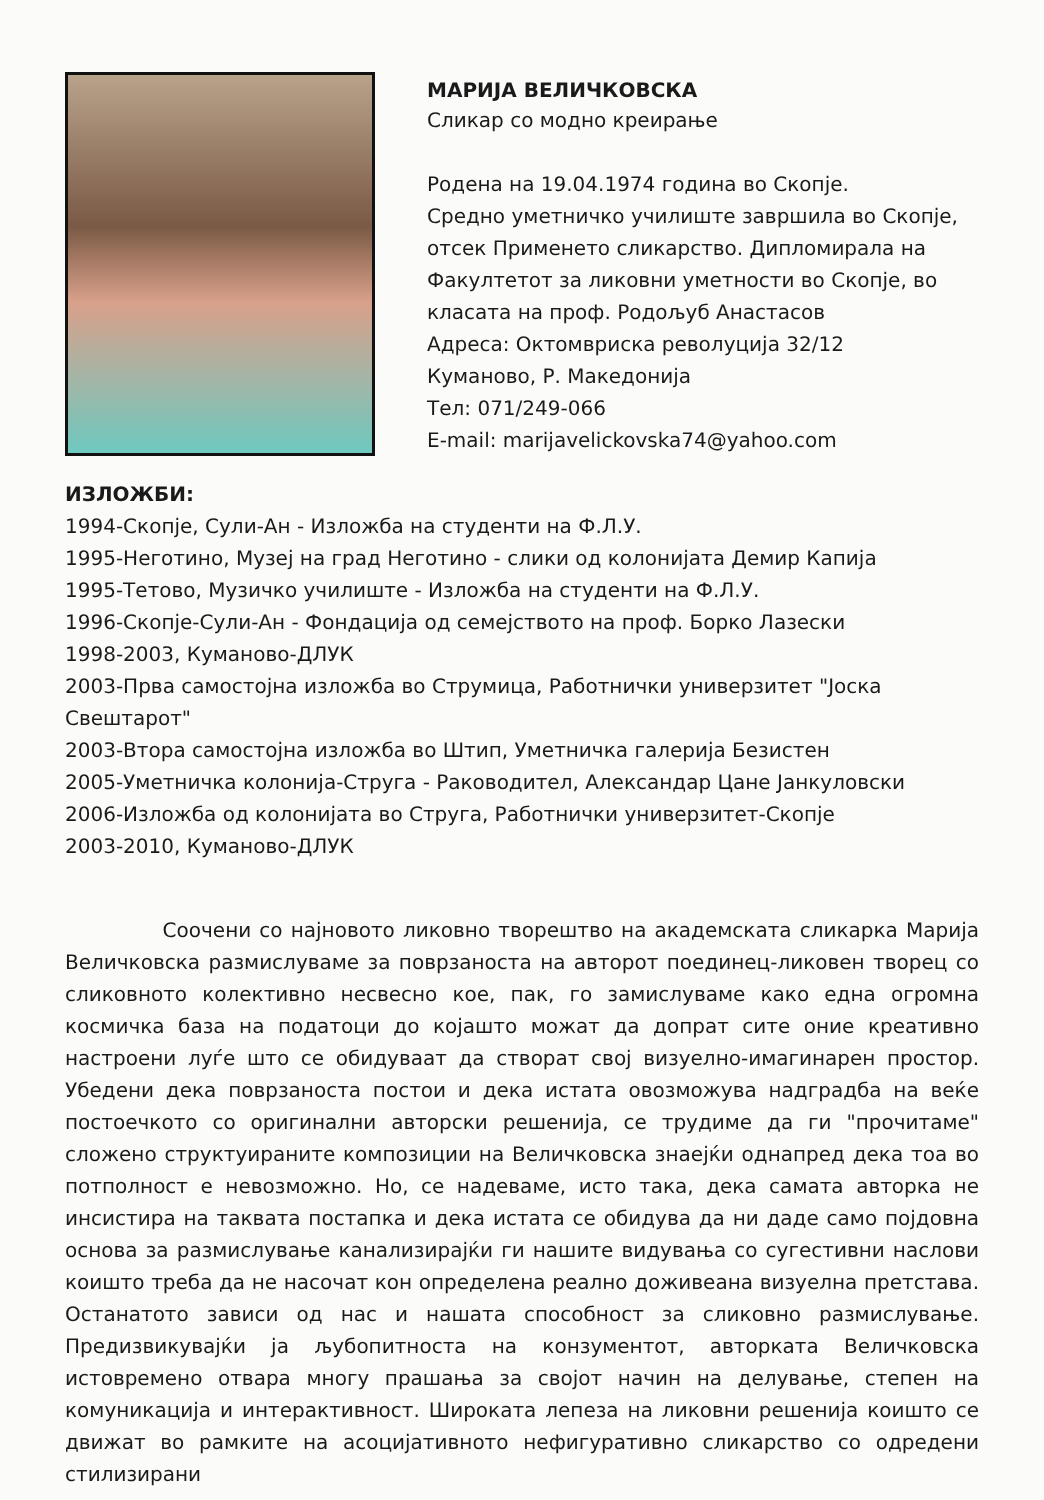МАРИЈА ВЕЛИЧКОВСКА
Сликар со модно креирање
Родена на 19.04.1974 година во Скопје.
Средно уметничко училиште завршила во Скопје, отсек Применето сликарство. Дипломирала на Факултетот за ликовни уметности во Скопје, во класата на проф. Родољуб Анастасов
Адреса: Октомвриска револуција 32/12
Куманово, Р. Македонија
Тел: 071/249-066
E-mail: marijavelickovska74@yahoo.com
ИЗЛОЖБИ:
1994-Скопје, Сули-Ан - Изложба на студенти на Ф.Л.У.
1995-Неготино, Музеј на град Неготино - слики од колонијата Демир Капија
1995-Тетово, Музичко училиште - Изложба на студенти на Ф.Л.У.
1996-Скопје-Сули-Ан - Фондација од семејството на проф. Борко Лазески
1998-2003, Куманово-ДЛУК
2003-Прва самостојна изложба во Струмица, Работнички универзитет "Јоска Свештарот"
2003-Втора самостојна изложба во Штип, Уметничка галерија Безистен
2005-Уметничка колонија-Струга - Раководител, Александар Цане Јанкуловски
2006-Изложба од колонијата во Струга, Работнички универзитет-Скопје
2003-2010, Куманово-ДЛУК
Соочени со најновото ликовно творештво на академската сликарка Марија Величковска размислуваме за поврзаноста на авторот поединец-ликовен творец со сликовното колективно несвесно кое, пак, го замислуваме како една огромна космичка база на податоци до којашто можат да допрат сите оние креативно настроени луѓе што се обидуваат да створат свој визуелно-имагинарен простор. Убедени дека поврзаноста постои и дека истата овозможува надградба на веќе постоечкото со оригинални авторски решенија, се трудиме да ги "прочитаме" сложено структуираните композиции на Величковска знаејќи однапред дека тоа во потполност е невозможно. Но, се надеваме, исто така, дека самата авторка не инсистира на таквата постапка и дека истата се обидува да ни даде само појдовна основа за размислување канализирајќи ги нашите видувања со сугестивни наслови коишто треба да не насочат кон определена реално доживеана визуелна претстава. Останатото зависи од нас и нашата способност за сликовно размислување. Предизвикувајќи ја љубопитноста на конзументот, авторката Величковска истовремено отвара многу прашања за својот начин на делување, степен на комуникација и интерактивност. Широката лепеза на ликовни решенија коишто се движат во рамките на асоцијативното нефигуративно сликарство со одредени стилизирани